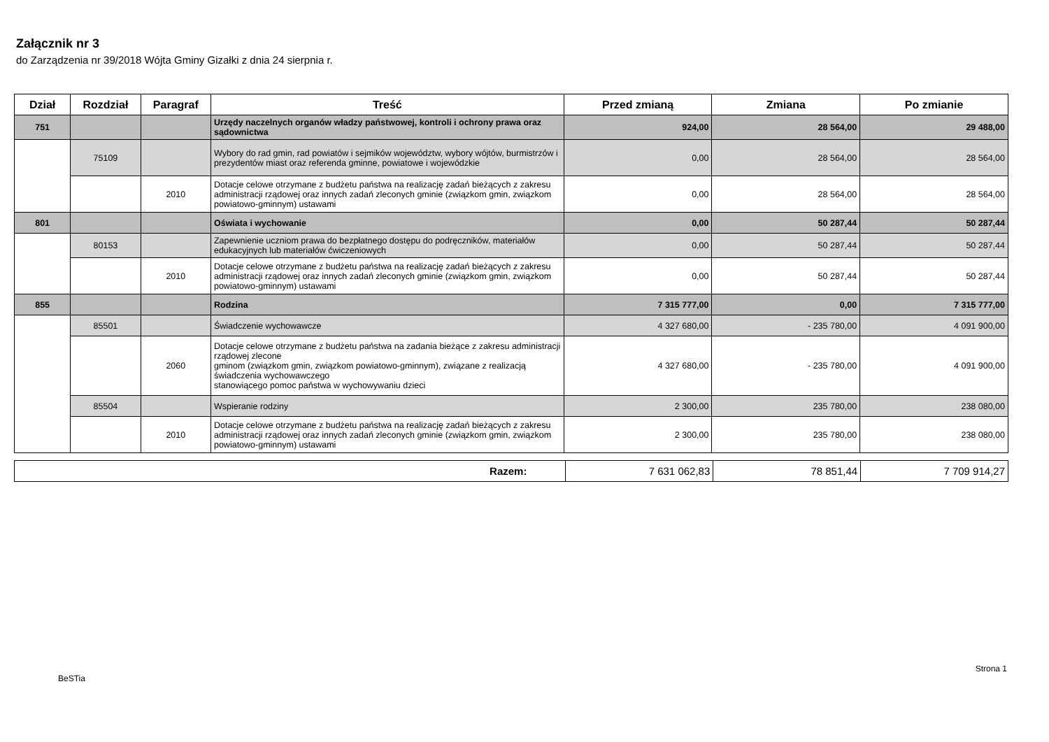Załącznik nr 3
do Zarządzenia nr 39/2018 Wójta Gminy Gizałki z dnia 24 sierpnia r.
| Dział | Rozdział | Paragraf | Treść | Przed zmianą | Zmiana | Po zmianie |
| --- | --- | --- | --- | --- | --- | --- |
| 751 | | | Urzędy naczelnych organów władzy państwowej, kontroli i ochrony prawa oraz sądownictwa | 924,00 | 28 564,00 | 29 488,00 |
| | 75109 | | Wybory do rad gmin, rad powiatów i sejmików województw, wybory wójtów, burmistrzów i prezydentów miast oraz referenda gminne, powiatowe i wojewódzkie | 0,00 | 28 564,00 | 28 564,00 |
| | | 2010 | Dotacje celowe otrzymane z budżetu państwa na realizację zadań bieżących z zakresu administracji rządowej oraz innych zadań zleconych gminie (związkom gmin, związkom powiatowo-gminnym) ustawami | 0,00 | 28 564,00 | 28 564,00 |
| 801 | | | Oświata i wychowanie | 0,00 | 50 287,44 | 50 287,44 |
| | 80153 | | Zapewnienie uczniom prawa do bezpłatnego dostępu do podręczników, materiałów edukacyjnych lub materiałów ćwiczeniowych | 0,00 | 50 287,44 | 50 287,44 |
| | | 2010 | Dotacje celowe otrzymane z budżetu państwa na realizację zadań bieżących z zakresu administracji rządowej oraz innych zadań zleconych gminie (związkom gmin, związkom powiatowo-gminnym) ustawami | 0,00 | 50 287,44 | 50 287,44 |
| 855 | | | Rodzina | 7 315 777,00 | 0,00 | 7 315 777,00 |
| | 85501 | | Świadczenie wychowawcze | 4 327 680,00 | - 235 780,00 | 4 091 900,00 |
| | | 2060 | Dotacje celowe otrzymane z budżetu państwa na zadania bieżące z zakresu administracji rządowej zlecone gminom (związkom gmin, związkom powiatowo-gminnym), związane z realizacją świadczenia wychowawczego stanowiącego pomoc państwa w wychowywaniu dzieci | 4 327 680,00 | - 235 780,00 | 4 091 900,00 |
| | 85504 | | Wspieranie rodziny | 2 300,00 | 235 780,00 | 238 080,00 |
| | | 2010 | Dotacje celowe otrzymane z budżetu państwa na realizację zadań bieżących z zakresu administracji rządowej oraz innych zadań zleconych gminie (związkom gmin, związkom powiatowo-gminnym) ustawami | 2 300,00 | 235 780,00 | 238 080,00 |
| Razem: | 7 631 062,83 | 78 851,44 | 7 709 914,27 |
BeSTia Strona 1